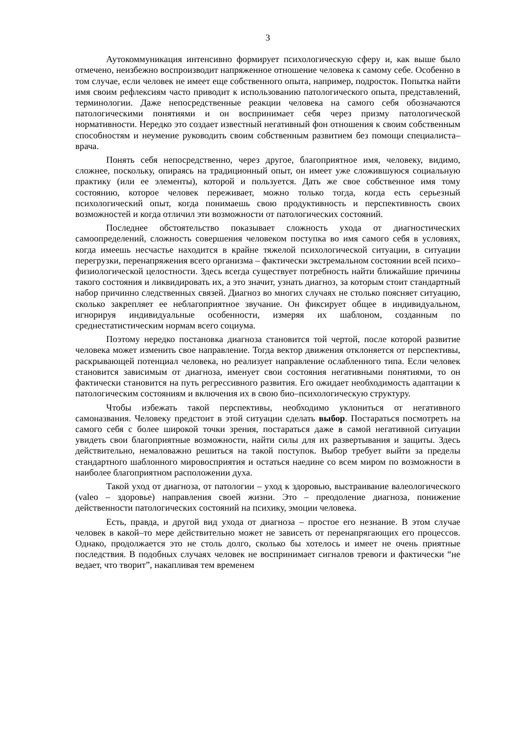3
Аутокоммуникация интенсивно формирует психологическую сферу и, как выше было отмечено, неизбежно воспроизводит напряженное отношение человека к самому себе. Особенно в том случае, если человек не имеет еще собственного опыта, например, подросток. Попытка найти имя своим рефлексиям часто приводит к использованию патологического опыта, представлений, терминологии. Даже непосредственные реакции человека на самого себя обозначаются патологическими понятиями и он воспринимает себя через призму патологической нормативности. Нередко это создает известный негативный фон отношения к своим собственным способностям и неумение руководить своим собственным развитием без помощи специалиста–врача.
Понять себя непосредственно, через другое, благоприятное имя, человеку, видимо, сложнее, поскольку, опираясь на традиционный опыт, он имеет уже сложившуюся социальную практику (или ее элементы), которой и пользуется. Дать же свое собственное имя тому состоянию, которое человек переживает, можно только тогда, когда есть серьезный психологический опыт, когда понимаешь свою продуктивность и перспективность своих возможностей и когда отличил эти возможности от патологических состояний.
Последнее обстоятельство показывает сложность ухода от диагностических самоопределений, сложность совершения человеком поступка во имя самого себя в условиях, когда имеешь несчастье находится в крайне тяжелой психологической ситуации, в ситуации перегрузки, перенапряжения всего организма – фактически экстремальном состоянии всей психо–физиологической целостности. Здесь всегда существует потребность найти ближайшие причины такого состояния и ликвидировать их, а это значит, узнать диагноз, за которым стоит стандартный набор причинно следственных связей. Диагноз во многих случаях не столько поясняет ситуацию, сколько закрепляет ее неблагоприятное звучание. Он фиксирует общее в индивидуальном, игнорируя индивидуальные особенности, измеряя их шаблоном, созданным по среднестатистическим нормам всего социума.
Поэтому нередко постановка диагноза становится той чертой, после которой развитие человека может изменить свое направление. Тогда вектор движения отклоняется от перспективы, раскрывающей потенциал человека, но реализует направление ослабленного типа. Если человек становится зависимым от диагноза, именует свои состояния негативными понятиями, то он фактически становится на путь регрессивного развития. Его ожидает необходимость адаптации к патологическим состояниям и включения их в свою био–психологическую структуру.
Чтобы избежать такой перспективы, необходимо уклониться от негативного самоназвания. Человеку предстоит в этой ситуации сделать выбор. Постараться посмотреть на самого себя с более широкой точки зрения, постараться даже в самой негативной ситуации увидеть свои благоприятные возможности, найти силы для их развертывания и защиты. Здесь действительно, немаловажно решиться на такой поступок. Выбор требует выйти за пределы стандартного шаблонного мировосприятия и остаться наедине со всем миром по возможности в наиболее благоприятном расположении духа.
Такой уход от диагноза, от патологии – уход к здоровью, выстраивание валеологического (valeo – здоровье) направления своей жизни. Это – преодоление диагноза, понижение действенности патологических состояний на психику, эмоции человека.
Есть, правда, и другой вид ухода от диагноза – простое его незнание. В этом случае человек в какой–то мере действительно может не зависеть от перенапрягающих его процессов. Однако, продолжается это не столь долго, сколько бы хотелось и имеет не очень приятные последствия. В подобных случаях человек не воспринимает сигналов тревоги и фактически “не ведает, что творит”, накапливая тем временем